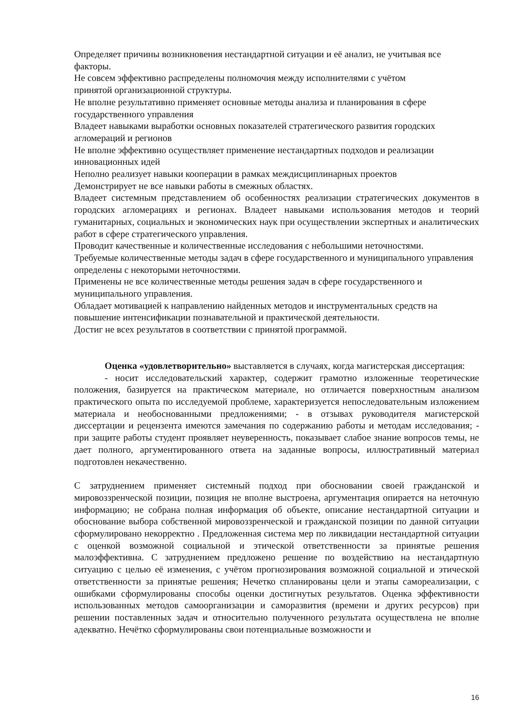Определяет причины возникновения нестандартной ситуации и её анализ, не учитывая все факторы.
Не совсем эффективно распределены полномочия между исполнителями с учётом
принятой организационной структуры.
Не вполне результативно применяет основные методы анализа и планирования в сфере государственного управления
Владеет навыками выработки основных показателей стратегического развития городских агломераций и регионов
Не вполне эффективно осуществляет применение нестандартных подходов и реализации инновационных идей
Неполно реализует навыки кооперации в рамках междисциплинарных проектов
Демонстрирует не все навыки работы в смежных областях.
Владеет системным представлением об особенностях реализации стратегических документов в городских агломерациях и регионах. Владеет навыками использования методов и теорий гуманитарных, социальных и экономических наук при осуществлении экспертных и аналитических работ в сфере стратегического управления.
Проводит качественные и количественные исследования с небольшими неточностями.
Требуемые количественные методы задач в сфере государственного и муниципального управления определены с некоторыми неточностями.
Применены не все количественные методы решения задач в сфере государственного и муниципального управления.
Обладает мотивацией к направлению найденных методов и инструментальных средств на повышение интенсификации познавательной и практической деятельности.
Достиг не всех результатов в соответствии с принятой программой.
Оценка «удовлетворительно» выставляется в случаях, когда магистерская диссертация:
- носит исследовательский характер, содержит грамотно изложенные теоретические положения, базируется на практическом материале, но отличается поверхностным анализом практического опыта по исследуемой проблеме, характеризуется непоследовательным изложением материала и необоснованными предложениями; - в отзывах руководителя магистерской диссертации и рецензента имеются замечания по содержанию работы и методам исследования; - при защите работы студент проявляет неуверенность, показывает слабое знание вопросов темы, не дает полного, аргументированного ответа на заданные вопросы, иллюстративный материал подготовлен некачественно.
С затруднением применяет системный подход при обосновании своей гражданской и мировоззренческой позиции, позиция не вполне выстроена, аргументация опирается на неточную информацию; не собрана полная информация об объекте, описание нестандартной ситуации и обоснование выбора собственной мировоззренческой и гражданской позиции по данной ситуации сформулировано некорректно . Предложенная система мер по ликвидации нестандартной ситуации с оценкой возможной социальной и этической ответственности за принятые решения малоэффективна. С затруднением предложено решение по воздействию на нестандартную ситуацию с целью её изменения, с учётом прогнозирования возможной социальной и этической ответственности за принятые решения; Нечетко спланированы цели и этапы самореализации, с ошибками сформулированы способы оценки достигнутых результатов. Оценка эффективности использованных методов самоорганизации и саморазвития (времени и других ресурсов) при решении поставленных задач и относительно полученного результата осуществлена не вполне адекватно. Нечётко сформулированы свои потенциальные возможности и
16